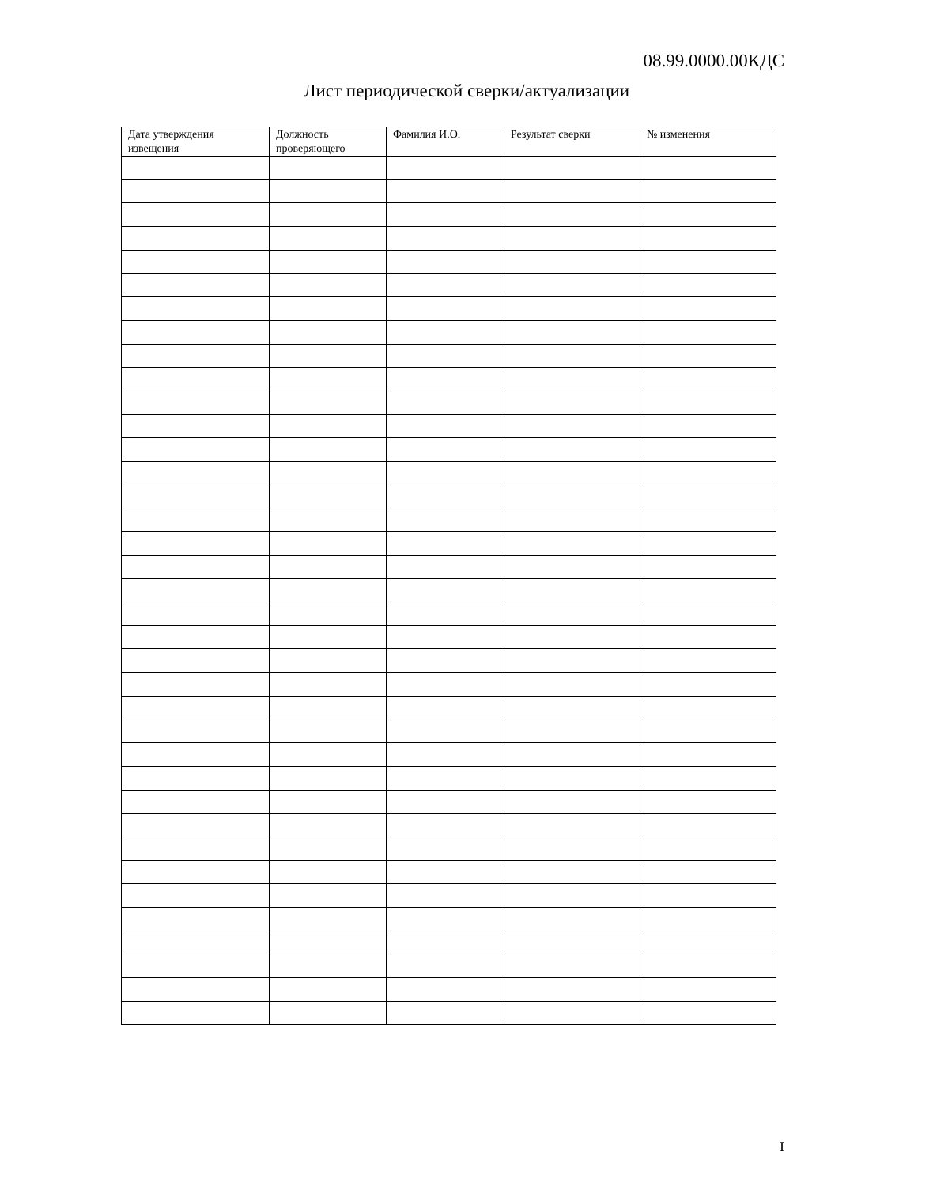08.99.0000.00КДС
Лист периодической сверки/актуализации
| Дата утверждения извещения | Должность проверяющего | Фамилия И.О. | Результат сверки | № изменения |
| --- | --- | --- | --- | --- |
I